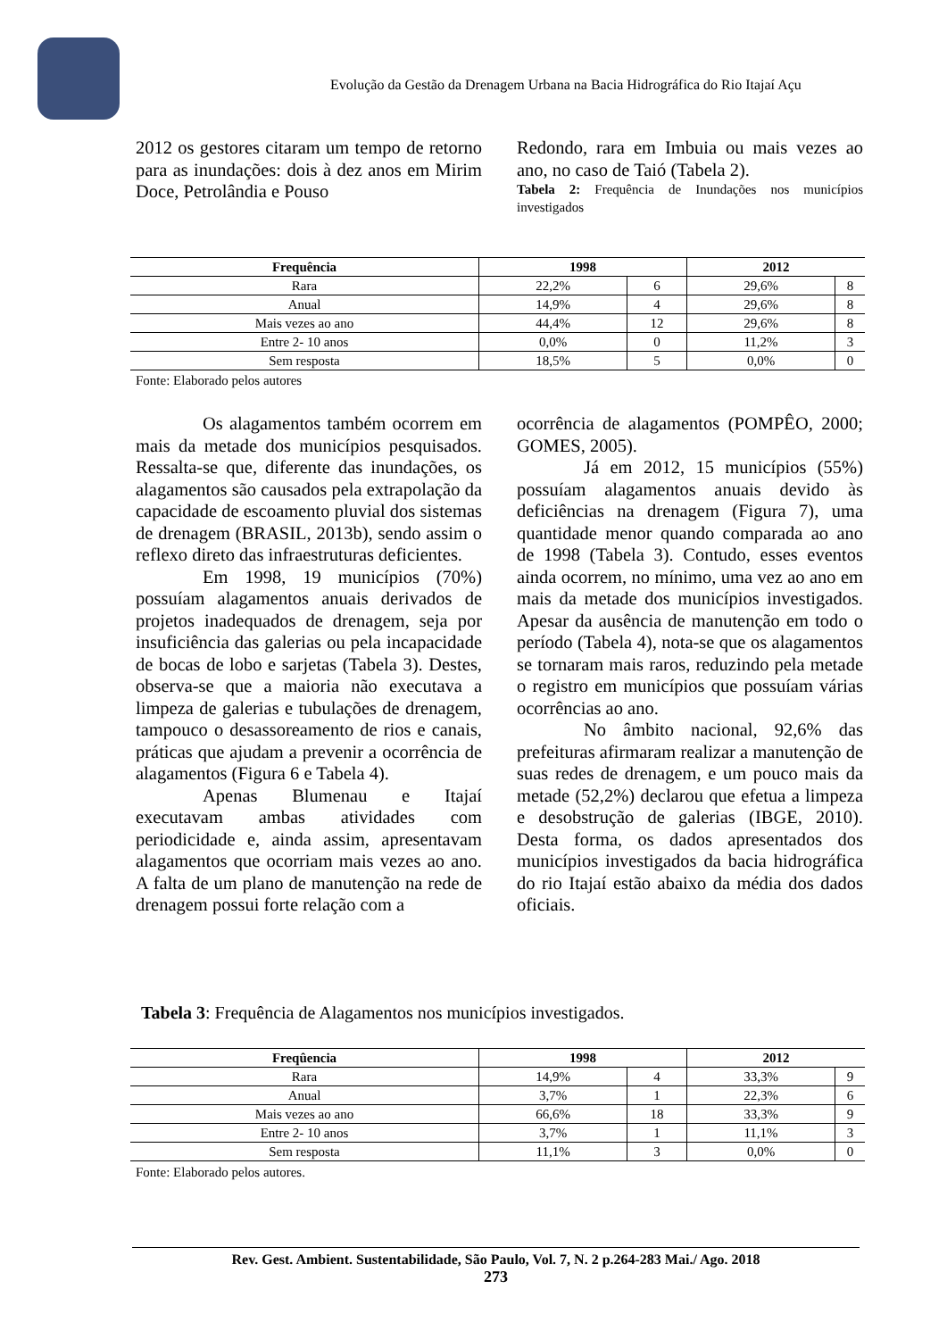Evolução da Gestão da Drenagem Urbana na Bacia Hidrográfica do Rio Itajaí Açu
2012 os gestores citaram um tempo de retorno para as inundações: dois à dez anos em Mirim Doce, Petrolândia e Pouso
Redondo, rara em Imbuia ou mais vezes ao ano, no caso de Taió (Tabela 2).
Tabela 2: Frequência de Inundações nos municípios investigados
| Frequência | 1998 | | 2012 | |
| --- | --- | --- | --- | --- |
| Rara | 22,2% | 6 | 29,6% | 8 |
| Anual | 14,9% | 4 | 29,6% | 8 |
| Mais vezes ao ano | 44,4% | 12 | 29,6% | 8 |
| Entre 2- 10 anos | 0,0% | 0 | 11,2% | 3 |
| Sem resposta | 18,5% | 5 | 0,0% | 0 |
Fonte: Elaborado pelos autores
Os alagamentos também ocorrem em mais da metade dos municípios pesquisados. Ressalta-se que, diferente das inundações, os alagamentos são causados pela extrapolação da capacidade de escoamento pluvial dos sistemas de drenagem (BRASIL, 2013b), sendo assim o reflexo direto das infraestruturas deficientes.
Em 1998, 19 municípios (70%) possuíam alagamentos anuais derivados de projetos inadequados de drenagem, seja por insuficiência das galerias ou pela incapacidade de bocas de lobo e sarjetas (Tabela 3). Destes, observa-se que a maioria não executava a limpeza de galerias e tubulações de drenagem, tampouco o desassoreamento de rios e canais, práticas que ajudam a prevenir a ocorrência de alagamentos (Figura 6 e Tabela 4).
Apenas Blumenau e Itajaí executavam ambas atividades com periodicidade e, ainda assim, apresentavam alagamentos que ocorriam mais vezes ao ano. A falta de um plano de manutenção na rede de drenagem possui forte relação com a
ocorrência de alagamentos (POMPÊO, 2000; GOMES, 2005).
Já em 2012, 15 municípios (55%) possuíam alagamentos anuais devido às deficiências na drenagem (Figura 7), uma quantidade menor quando comparada ao ano de 1998 (Tabela 3). Contudo, esses eventos ainda ocorrem, no mínimo, uma vez ao ano em mais da metade dos municípios investigados. Apesar da ausência de manutenção em todo o período (Tabela 4), nota-se que os alagamentos se tornaram mais raros, reduzindo pela metade o registro em municípios que possuíam várias ocorrências ao ano.
No âmbito nacional, 92,6% das prefeituras afirmaram realizar a manutenção de suas redes de drenagem, e um pouco mais da metade (52,2%) declarou que efetua a limpeza e desobstrução de galerias (IBGE, 2010). Desta forma, os dados apresentados dos municípios investigados da bacia hidrográfica do rio Itajaí estão abaixo da média dos dados oficiais.
Tabela 3: Frequência de Alagamentos nos municípios investigados.
| Freqûencia | 1998 | | 2012 | |
| --- | --- | --- | --- | --- |
| Rara | 14,9% | 4 | 33,3% | 9 |
| Anual | 3,7% | 1 | 22,3% | 6 |
| Mais vezes ao ano | 66,6% | 18 | 33,3% | 9 |
| Entre 2- 10 anos | 3,7% | 1 | 11,1% | 3 |
| Sem resposta | 11,1% | 3 | 0,0% | 0 |
Fonte: Elaborado pelos autores.
Rev. Gest. Ambient. Sustentabilidade, São Paulo, Vol. 7, N. 2 p.264-283 Mai./ Ago. 2018
273